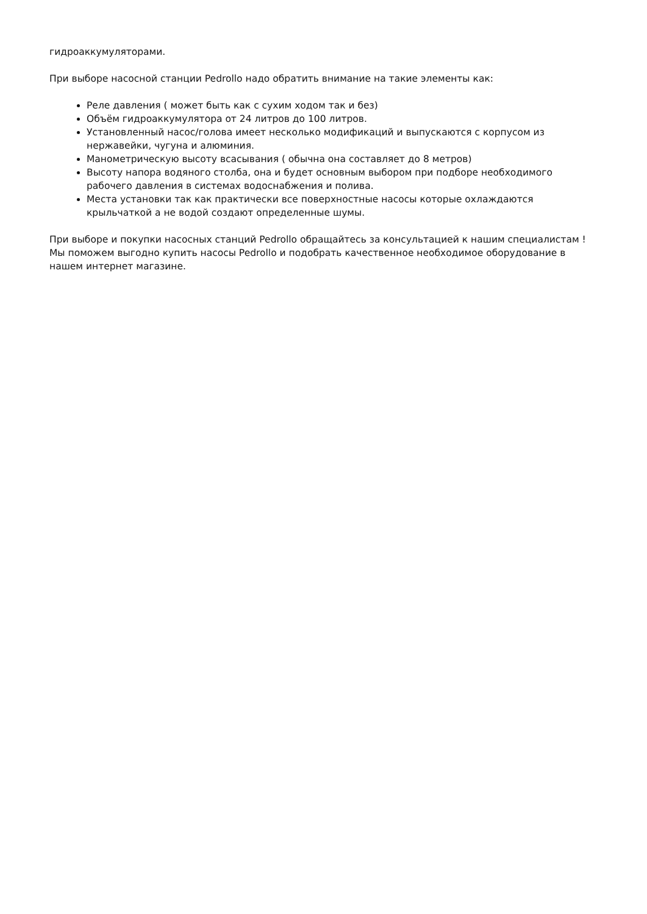гидроаккумуляторами.
При выборе насосной станции Pedrollo надо обратить внимание на такие элементы как:
Реле давления ( может быть как с сухим ходом так и без)
Объём гидроаккумулятора от 24 литров до 100 литров.
Установленный насос/голова имеет несколько модификаций и выпускаются с корпусом из нержавейки, чугуна и алюминия.
Манометрическую высоту всасывания ( обычна она составляет до 8 метров)
Высоту напора водяного столба, она и будет основным выбором при подборе необходимого рабочего давления в системах водоснабжения и полива.
Места установки так как практически все поверхностные насосы которые охлаждаются крыльчаткой а не водой создают определенные шумы.
При выборе и покупки насосных станций Pedrollo обращайтесь за консультацией к нашим специалистам ! Мы поможем выгодно купить насосы Pedrollo и подобрать качественное необходимое оборудование в нашем интернет магазине.